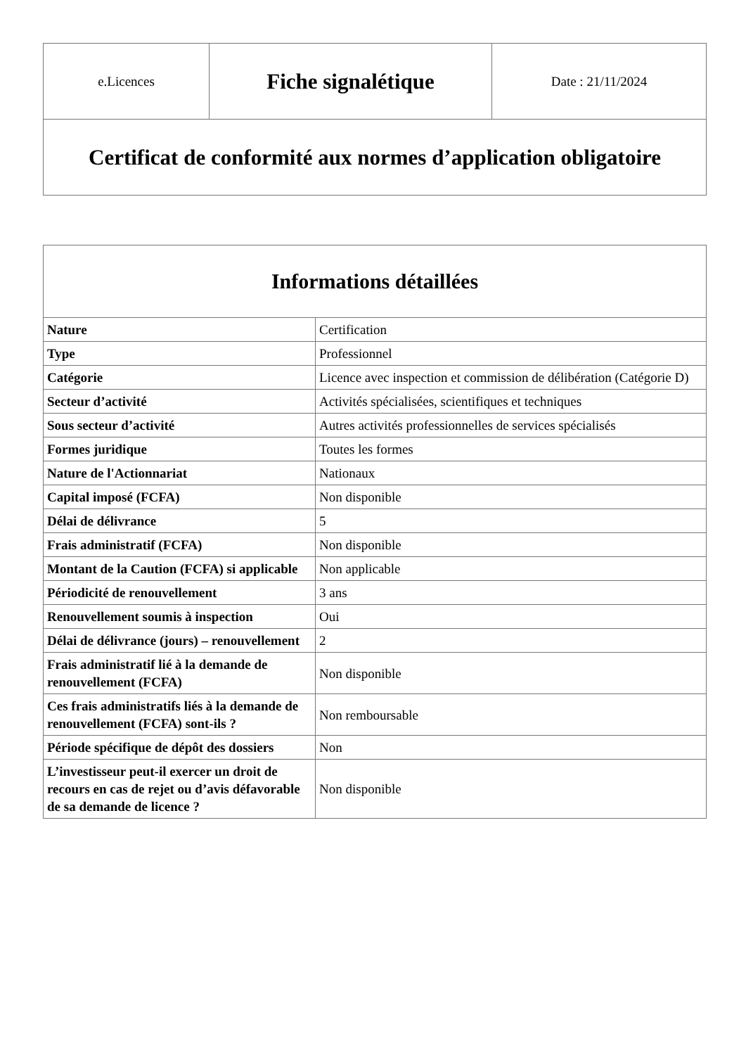| e.Licences | Fiche signalétique | Date : 21/11/2024 |
| Certificat de conformité aux normes d’application obligatoire | | |
| Informations détaillées | |
| --- | --- |
| Nature | Certification |
| Type | Professionnel |
| Catégorie | Licence avec inspection et commission de délibération (Catégorie D) |
| Secteur d’activité | Activités spécialisées, scientifiques et techniques |
| Sous secteur d’activité | Autres activités professionnelles de services spécialisés |
| Formes juridique | Toutes les formes |
| Nature de l'Actionnariat | Nationaux |
| Capital imposé (FCFA) | Non disponible |
| Délai de délivrance | 5 |
| Frais administratif (FCFA) | Non disponible |
| Montant de la Caution (FCFA) si applicable | Non applicable |
| Périodicité de renouvellement | 3 ans |
| Renouvellement soumis à inspection | Oui |
| Délai de délivrance (jours) – renouvellement | 2 |
| Frais administratif lié à la demande de renouvellement (FCFA) | Non disponible |
| Ces frais administratifs liés à la demande de renouvellement (FCFA) sont-ils ? | Non remboursable |
| Période spécifique de dépôt des dossiers | Non |
| L’investisseur peut-il exercer un droit de recours en cas de rejet ou d’avis défavorable de sa demande de licence ? | Non disponible |